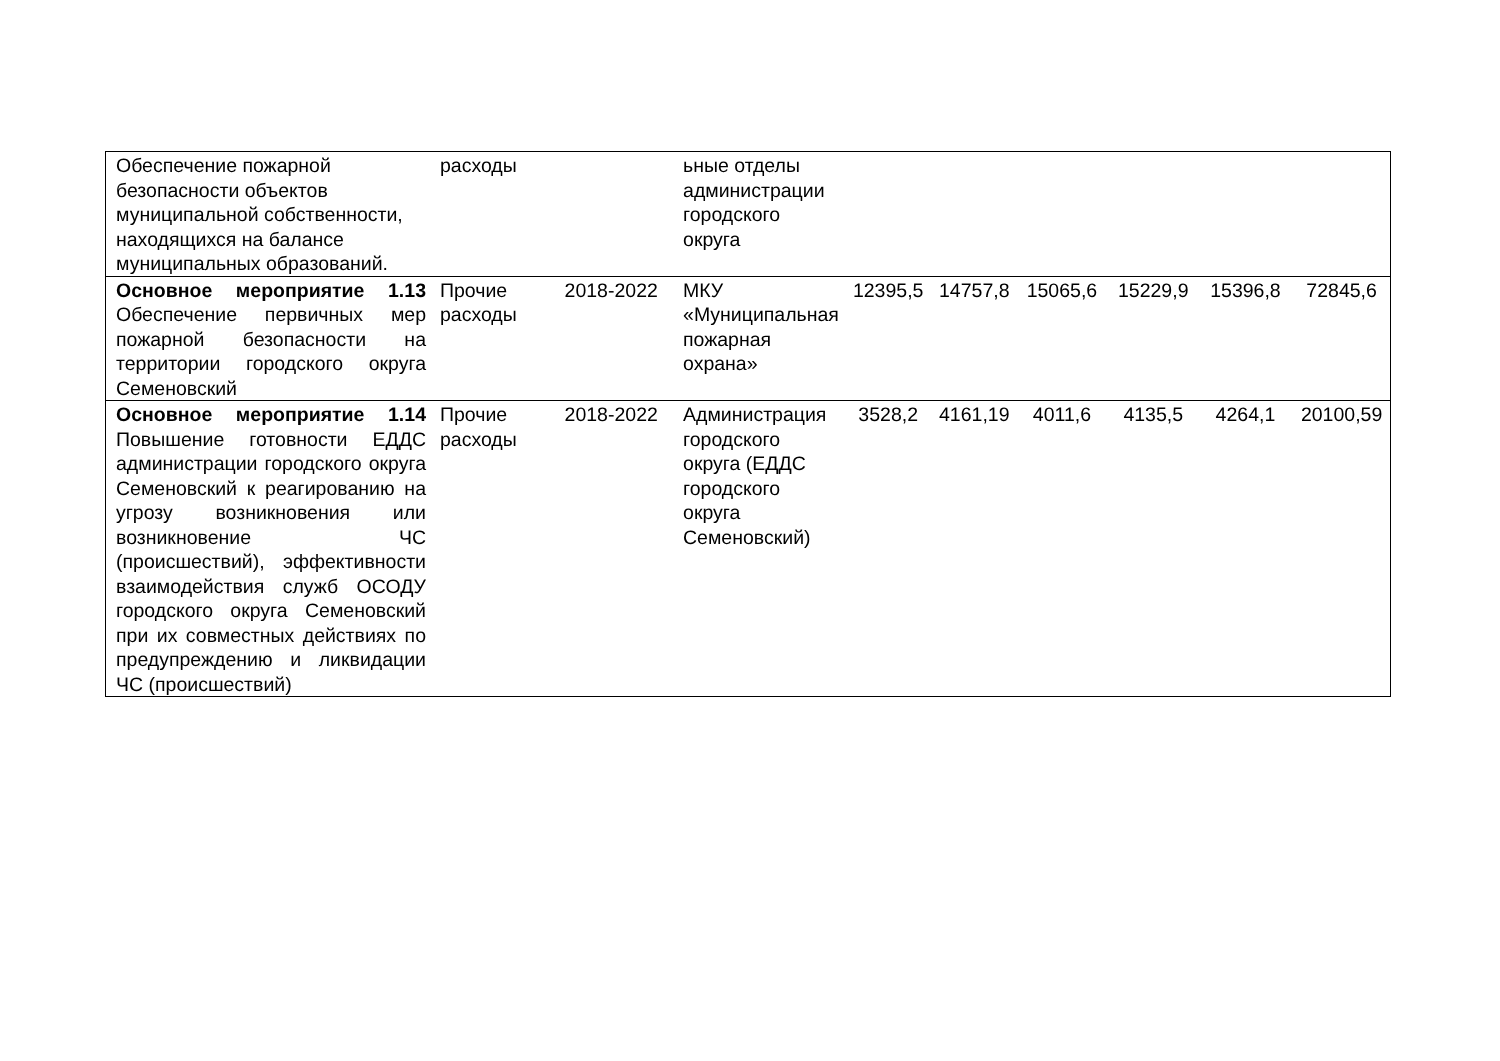| Обеспечение пожарной безопасности объектов муниципальной собственности, находящихся на балансе муниципальных образований. | расходы | | ьные отделы администрации городского округа | | | | | | |
| Основное мероприятие 1.13 Обеспечение первичных мер пожарной безопасности на территории городского округа Семеновский | Прочие расходы | 2018-2022 | МКУ «Муниципальная пожарная охрана» | 12395,5 | 14757,8 | 15065,6 | 15229,9 | 15396,8 | 72845,6 |
| Основное мероприятие 1.14 Повышение готовности ЕДДС администрации городского округа Семеновский к реагированию на угрозу возникновения или возникновение ЧС (происшествий), эффективности взаимодействия служб ОСОДУ городского округа Семеновский при их совместных действиях по предупреждению и ликвидации ЧС (происшествий) | Прочие расходы | 2018-2022 | Администрация городского округа (ЕДДС городского округа Семеновский) | 3528,2 | 4161,19 | 4011,6 | 4135,5 | 4264,1 | 20100,59 |